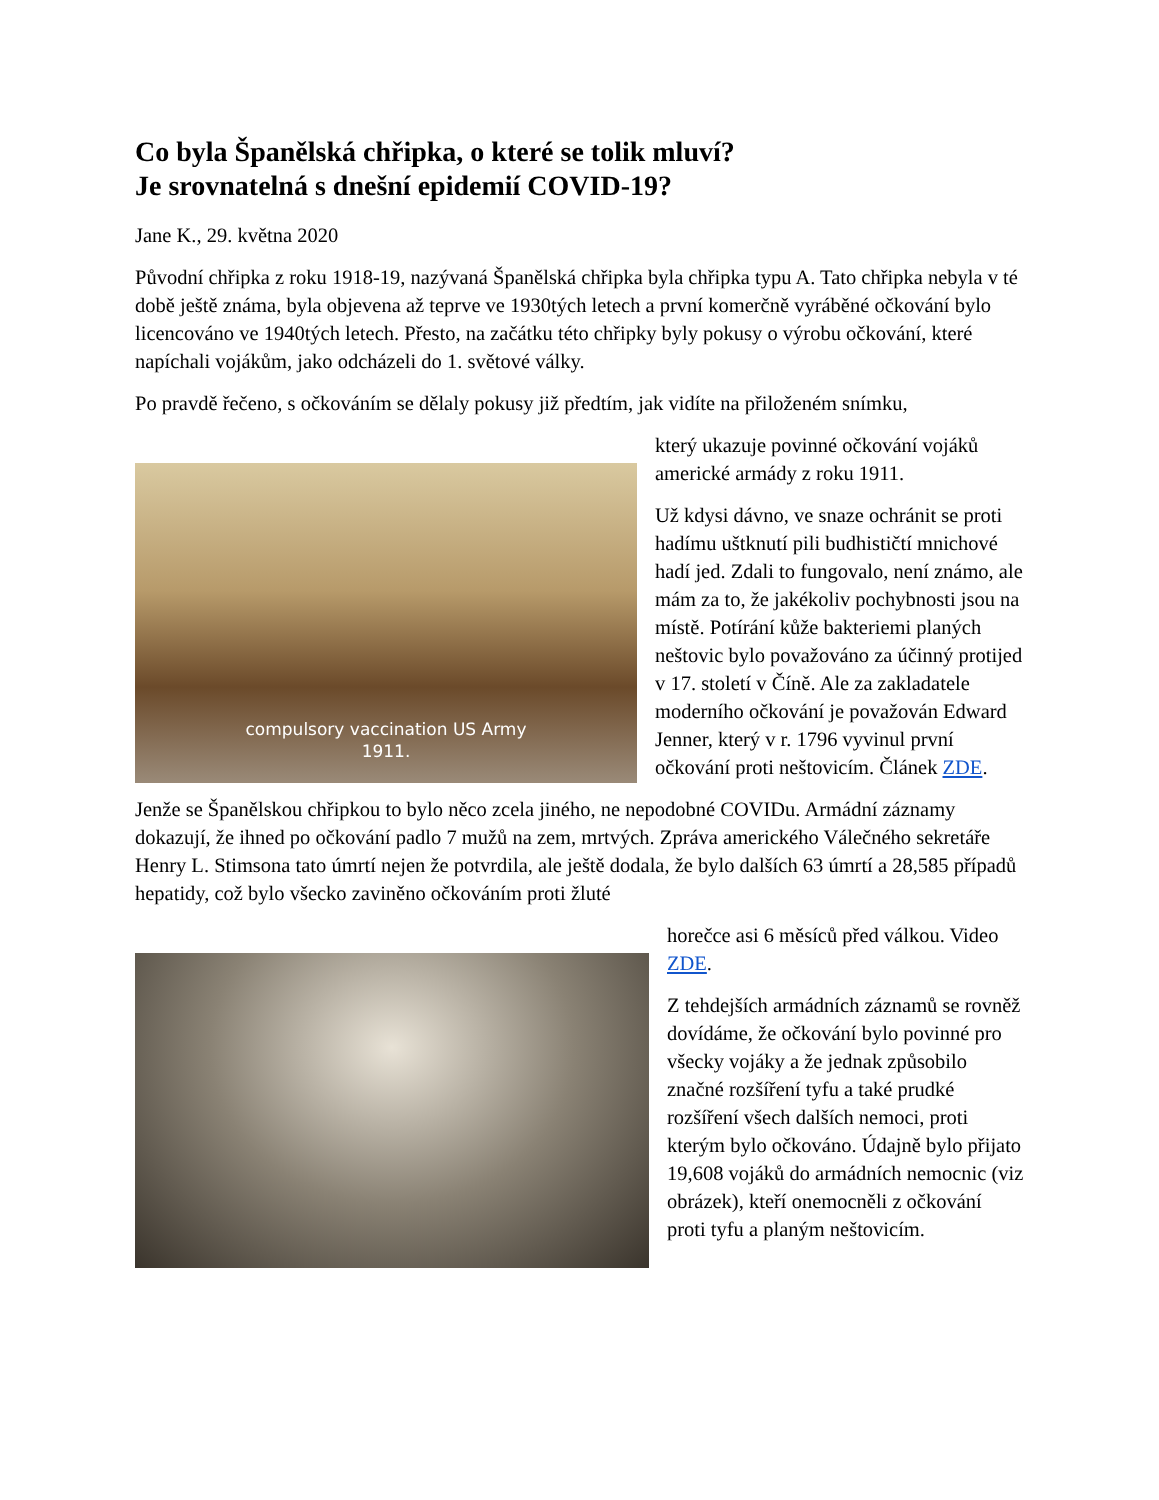Co byla Španělská chřipka, o které se tolik mluví?
Je srovnatelná s dnešní epidemií COVID-19?
Jane K., 29. května 2020
Původní chřipka z roku 1918-19, nazývaná Španělská chřipka byla chřipka typu A. Tato chřipka nebyla v té době ještě známa, byla objevena až teprve ve 1930tých letech a první komerčně vyráběné očkování bylo licencováno ve 1940tých letech. Přesto, na začátku této chřipky byly pokusy o výrobu očkování, které napíchali vojákům, jako odcházeli do 1. světové války.
Po pravdě řečeno, s očkováním se dělaly pokusy již předtím, jak vidíte na přiloženém snímku,
compulsory vaccination US Army
1911.
který ukazuje povinné očkování vojáků americké armády z roku 1911.
Už kdysi dávno, ve snaze ochránit se proti hadímu uštknutí pili budhističtí mnichové hadí jed. Zdali to fungovalo, není známo, ale mám za to, že jakékoliv pochybnosti jsou na místě. Potírání kůže bakteriemi planých neštovic bylo považováno za účinný protijed v 17. století v Číně. Ale za zakladatele moderního očkování je považován Edward Jenner, který v r. 1796 vyvinul první očkování proti neštovicím. Článek ZDE.
Jenže se Španělskou chřipkou to bylo něco zcela jiného, ne nepodobné COVIDu. Armádní záznamy dokazují, že ihned po očkování padlo 7 mužů na zem, mrtvých. Zpráva amerického Válečného sekretáře Henry L. Stimsona tato úmrtí nejen že potvrdila, ale ještě dodala, že bylo dalších 63 úmrtí a 28,585 případů hepatidy, což bylo všecko zaviněno očkováním proti žluté
horečce asi 6 měsíců před válkou. Video ZDE.
Z tehdejších armádních záznamů se rovněž dovídáme, že očkování bylo povinné pro všecky vojáky a že jednak způsobilo značné rozšíření tyfu a také prudké rozšíření všech dalších nemoci, proti kterým bylo očkováno. Údajně bylo přijato 19,608 vojáků do armádních nemocnic (viz obrázek), kteří onemocněli z očkování proti tyfu a planým neštovicím.